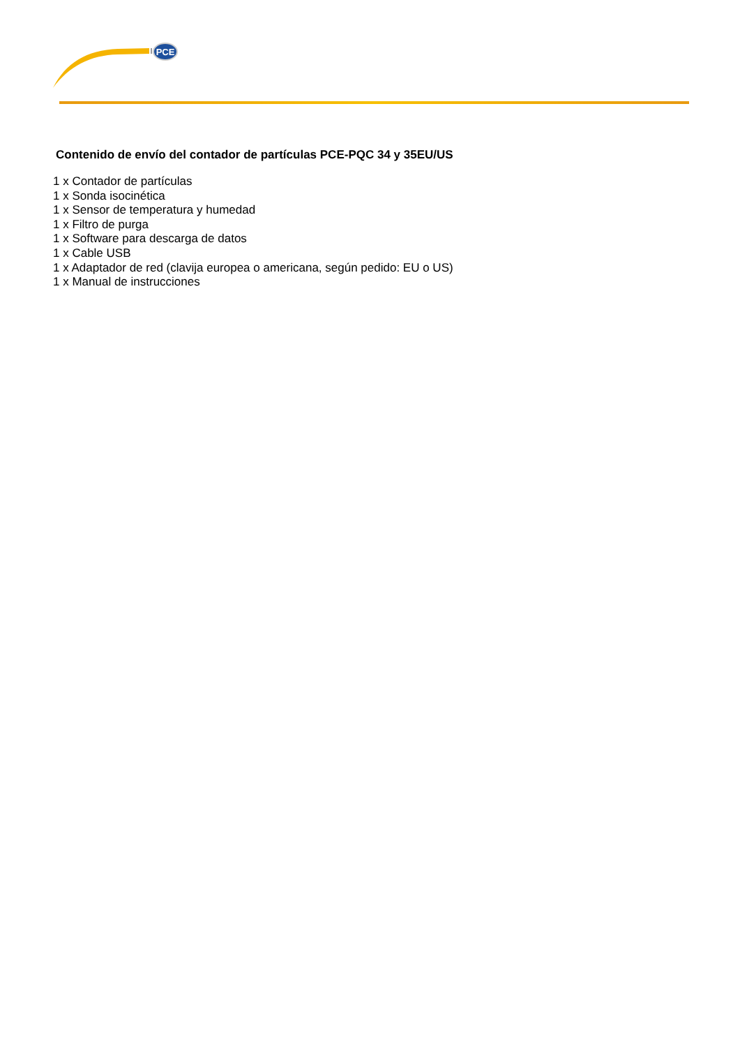PCE
Contenido de envío del contador de partículas PCE-PQC 34 y 35EU/US
1 x Contador de partículas
1 x Sonda isocinética
1 x Sensor de temperatura y humedad
1 x Filtro de purga
1 x Software para descarga de datos
1 x Cable USB
1 x Adaptador de red (clavija europea o americana, según pedido: EU o US)
1 x Manual de instrucciones